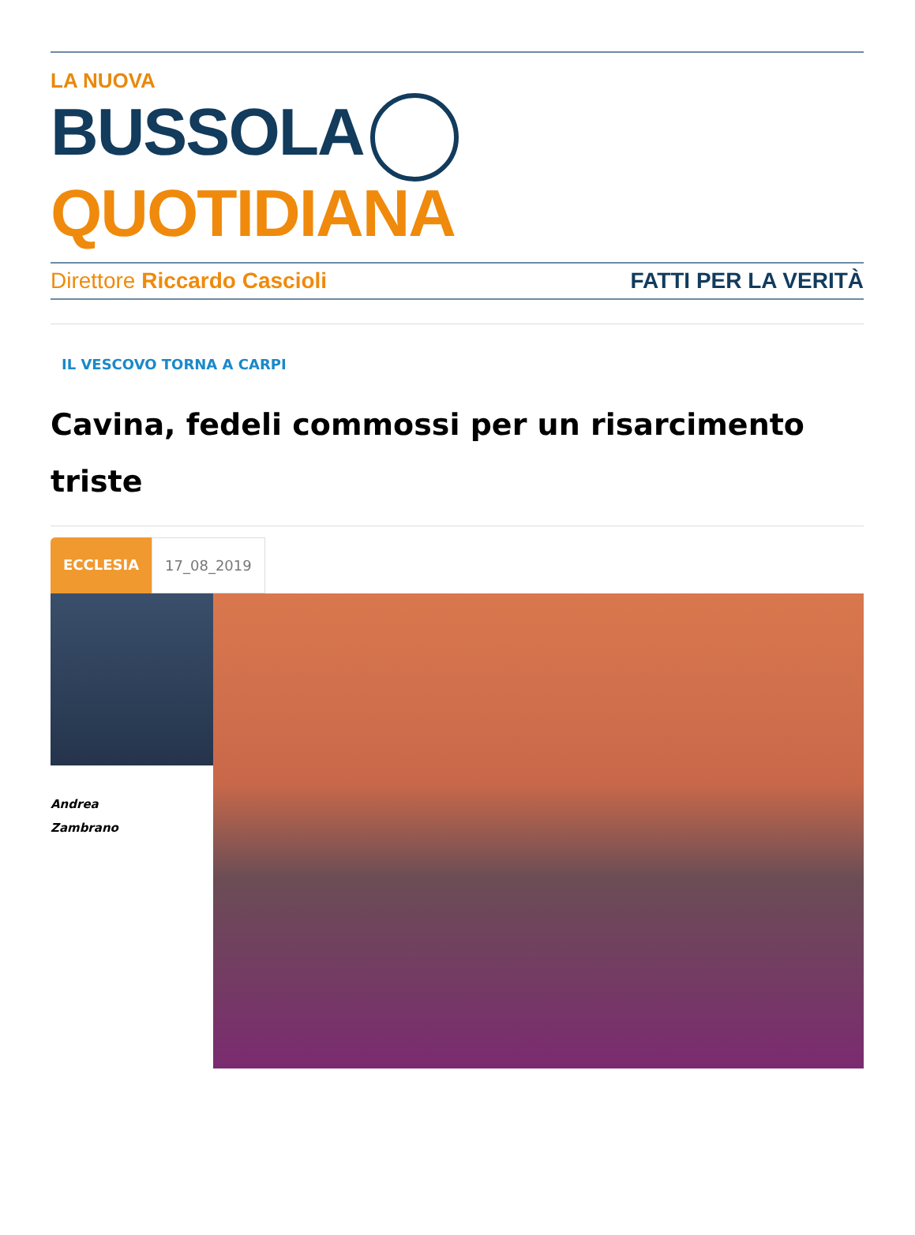LA NUOVA
BUSSOLA QUOTIDIANA
Direttore Riccardo Cascioli FATTI PER LA VERITÀ
IL VESCOVO TORNA A CARPI
Cavina, fedeli commossi per un risarcimento triste
ECCLESIA 17_08_2019
Andrea
Zambrano